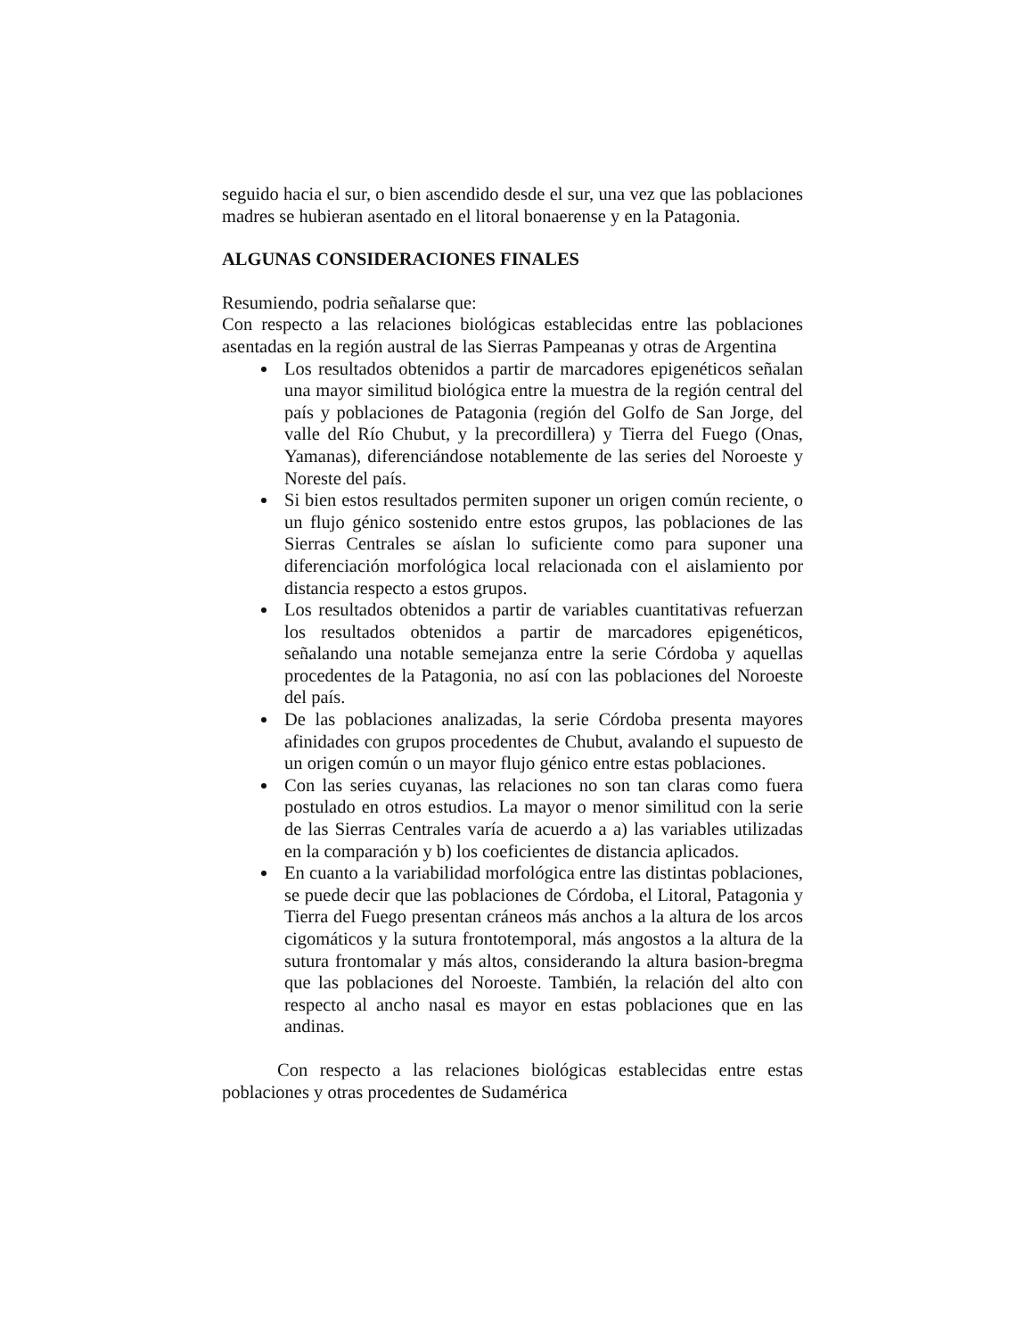seguido hacia el sur, o bien ascendido desde el sur, una vez que las poblaciones madres se hubieran asentado en el litoral bonaerense y en la Patagonia.
ALGUNAS CONSIDERACIONES FINALES
Resumiendo, podria señalarse que:
Con respecto a las relaciones biológicas establecidas entre las poblaciones asentadas en la región austral de las Sierras Pampeanas y otras de Argentina
Los resultados obtenidos a partir de marcadores epigenéticos señalan una mayor similitud biológica entre la muestra de la región central del país y poblaciones de Patagonia (región del Golfo de San Jorge, del valle del Río Chubut, y la precordillera) y Tierra del Fuego (Onas, Yamanas), diferenciándose notablemente de las series del Noroeste y Noreste del país.
Si bien estos resultados permiten suponer un origen común reciente, o un flujo génico sostenido entre estos grupos, las poblaciones de las Sierras Centrales se aíslan lo suficiente como para suponer una diferenciación morfológica local relacionada con el aislamiento por distancia respecto a estos grupos.
Los resultados obtenidos a partir de variables cuantitativas refuerzan los resultados obtenidos a partir de marcadores epigenéticos, señalando una notable semejanza entre la serie Córdoba y aquellas procedentes de la Patagonia, no así con las poblaciones del Noroeste del país.
De las poblaciones analizadas, la serie Córdoba presenta mayores afinidades con grupos procedentes de Chubut, avalando el supuesto de un origen común o un mayor flujo génico entre estas poblaciones.
Con las series cuyanas, las relaciones no son tan claras como fuera postulado en otros estudios. La mayor o menor similitud con la serie de las Sierras Centrales varía de acuerdo a a) las variables utilizadas en la comparación y b) los coeficientes de distancia aplicados.
En cuanto a la variabilidad morfológica entre las distintas poblaciones, se puede decir que las poblaciones de Córdoba, el Litoral, Patagonia y Tierra del Fuego presentan cráneos más anchos a la altura de los arcos cigomáticos y la sutura frontotemporal, más angostos a la altura de la sutura frontomalar y más altos, considerando la altura basion-bregma que las poblaciones del Noroeste. También, la relación del alto con respecto al ancho nasal es mayor en estas poblaciones que en las andinas.
Con respecto a las relaciones biológicas establecidas entre estas poblaciones y otras procedentes de Sudamérica